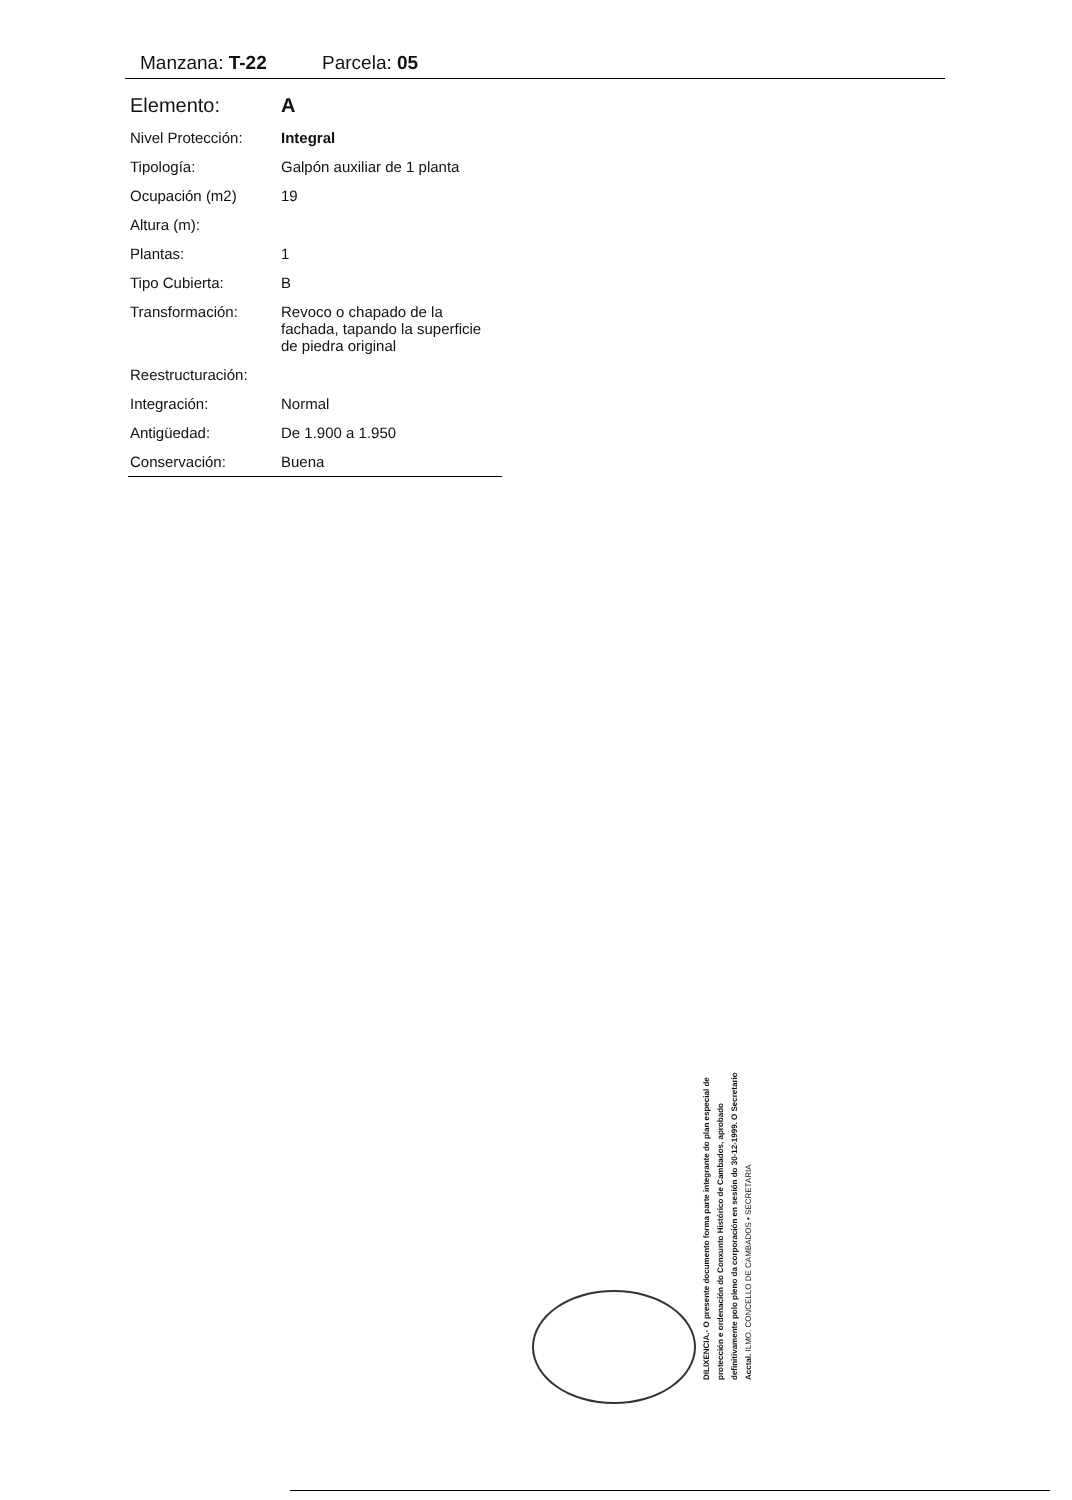Manzana: T-22 Parcela: 05
| Elemento: | A |
| Nivel Protección: | Integral |
| Tipología: | Galpón auxiliar de 1 planta |
| Ocupación (m2) | 19 |
| Altura (m): | |
| Plantas: | 1 |
| Tipo Cubierta: | B |
| Transformación: | Revoco o chapado de la fachada, tapando la superficie de piedra original |
| Reestructuración: | |
| Integración: | Normal |
| Antigüedad: | De 1.900 a 1.950 |
| Conservación: | Buena |
DILIXENCIA.- O presente documento forma parte integrante do plan especial de protección e ordenación do Conxunto Histórico de Cambados, aprobado definitivamente polo pleno da corporación en sesión do 30-12-1999. O Secretario Acctal. ILMO. CONCELLO DE CAMBADOS • SECRETARIA